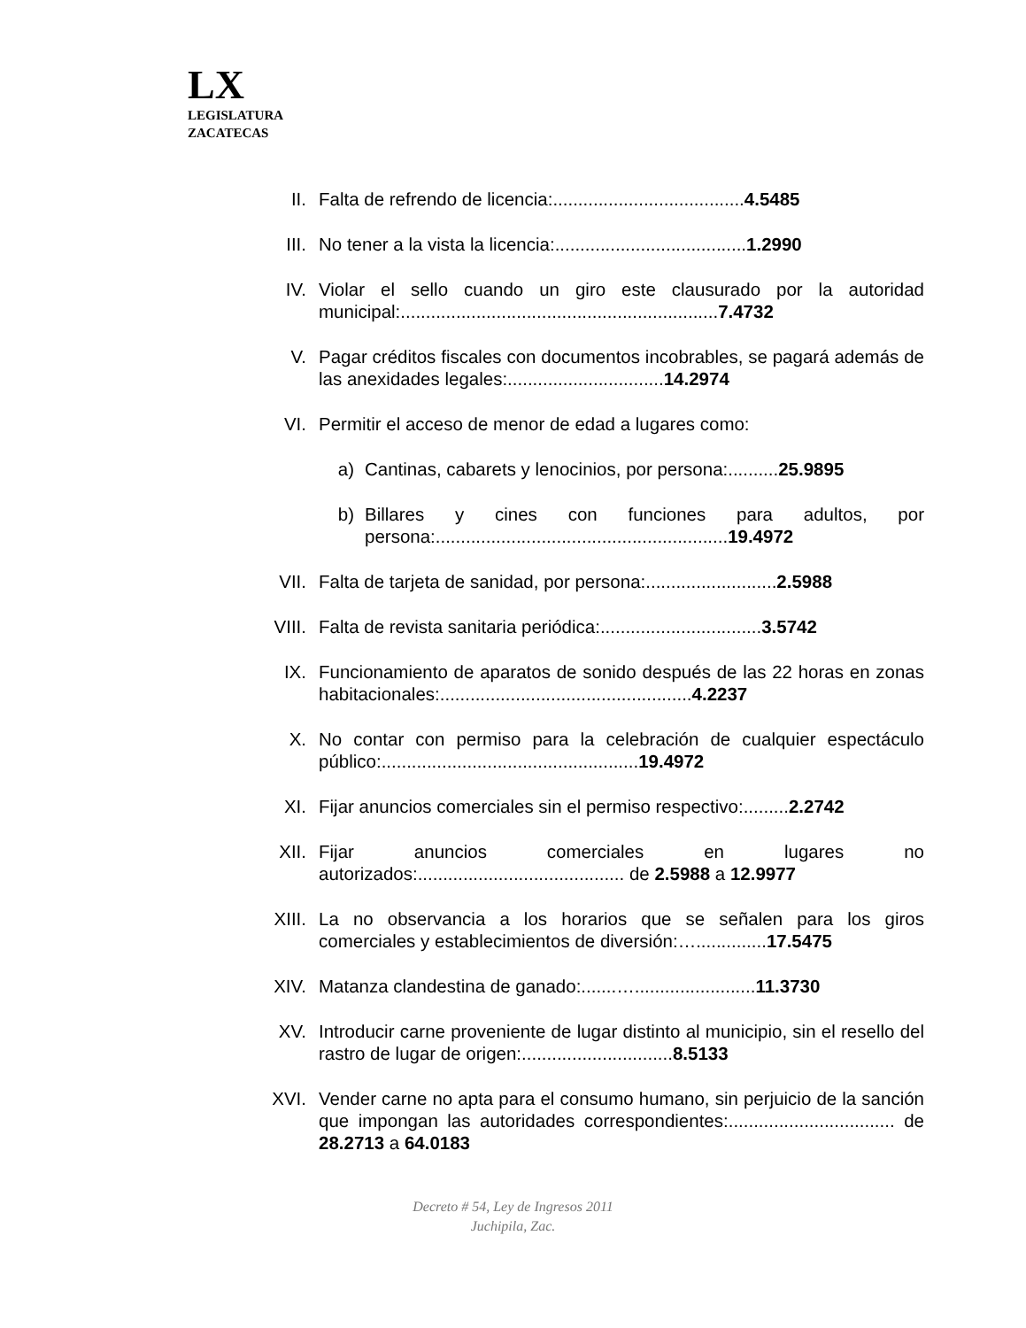LX
LEGISLATURA
ZACATECAS
II. Falta de refrendo de licencia:......................................4.5485
III. No tener a la vista la licencia:......................................1.2990
IV. Violar el sello cuando un giro este clausurado por la autoridad municipal:...............................................................7.4732
V. Pagar créditos fiscales con documentos incobrables, se pagará además de las anexidades legales:...............................14.2974
VI. Permitir el acceso de menor de edad a lugares como:
a) Cantinas, cabarets y lenocinios, por persona:..........25.9895
b) Billares y cines con funciones para adultos, por persona:..........................................................19.4972
VII. Falta de tarjeta de sanidad, por persona:..........................2.5988
VIII. Falta de revista sanitaria periódica:................................3.5742
IX. Funcionamiento de aparatos de sonido después de las 22 horas en zonas habitacionales:..................................................4.2237
X. No contar con permiso para la celebración de cualquier espectáculo público:...................................................19.4972
XI. Fijar anuncios comerciales sin el permiso respectivo:.........2.2742
XII. Fijar anuncios comerciales en lugares no autorizados:......................................... de 2.5988 a 12.9977
XIII. La no observancia a los horarios que se señalen para los giros comerciales y establecimientos de diversión:…..............17.5475
XIV. Matanza clandestina de ganado:.......…........................11.3730
XV. Introducir carne proveniente de lugar distinto al municipio, sin el resello del rastro de lugar de origen:..............................8.5133
XVI. Vender carne no apta para el consumo humano, sin perjuicio de la sanción que impongan las autoridades correspondientes:................................. de 28.2713 a 64.0183
Decreto # 54, Ley de Ingresos 2011
Juchipila, Zac.